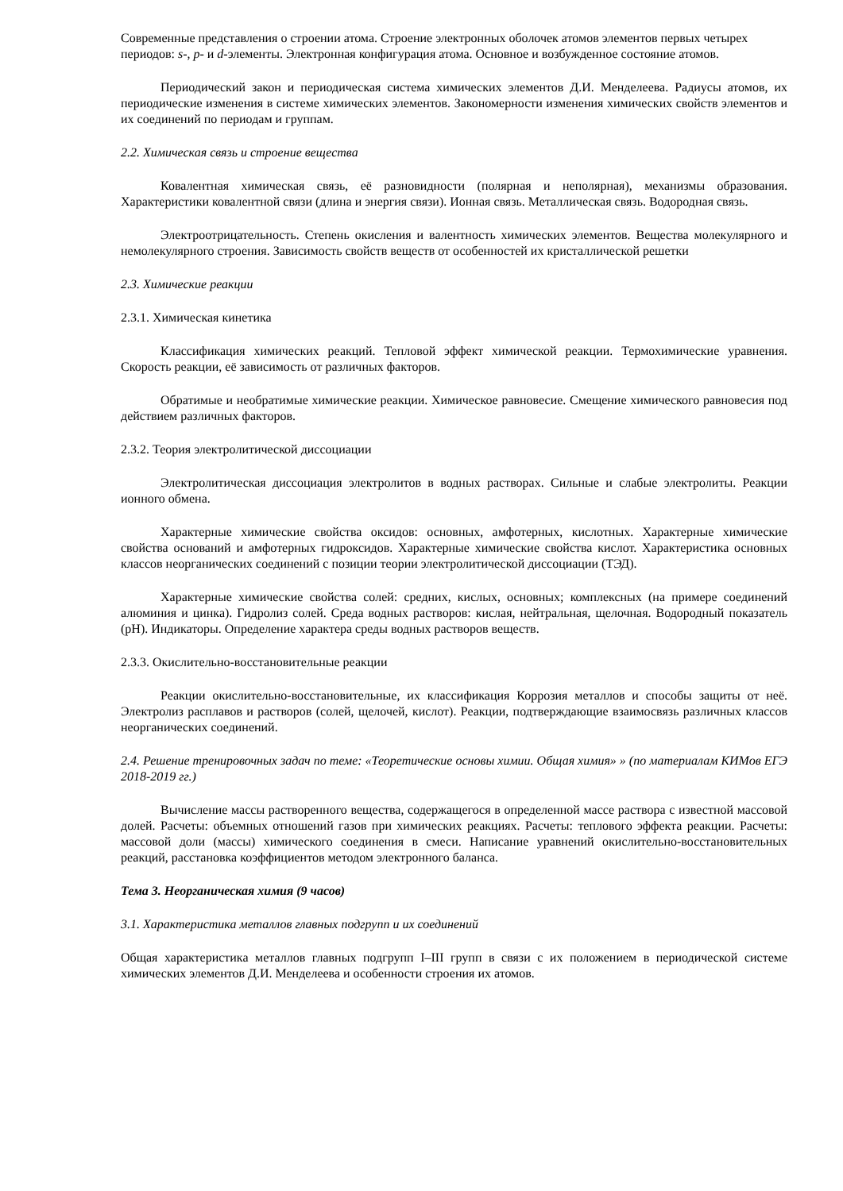Современные представления о строении атома. Строение электронных оболочек атомов элементов первых четырех периодов: s-, p- и d-элементы. Электронная конфигурация атома. Основное и возбужденное состояние атомов.
Периодический закон и периодическая система химических элементов Д.И. Менделеева. Радиусы атомов, их периодические изменения в системе химических элементов. Закономерности изменения химических свойств элементов и их соединений по периодам и группам.
2.2. Химическая связь и строение вещества
Ковалентная химическая связь, её разновидности (полярная и неполярная), механизмы образования. Характеристики ковалентной связи (длина и энергия связи). Ионная связь. Металлическая связь. Водородная связь.
Электроотрицательность. Степень окисления и валентность химических элементов. Вещества молекулярного и немолекулярного строения. Зависимость свойств веществ от особенностей их кристаллической решетки
2.3. Химические реакции
2.3.1. Химическая кинетика
Классификация химических реакций. Тепловой эффект химической реакции. Термохимические уравнения. Скорость реакции, её зависимость от различных факторов.
Обратимые и необратимые химические реакции. Химическое равновесие. Смещение химического равновесия под действием различных факторов.
2.3.2. Теория электролитической диссоциации
Электролитическая диссоциация электролитов в водных растворах. Сильные и слабые электролиты. Реакции ионного обмена.
Характерные химические свойства оксидов: основных, амфотерных, кислотных. Характерные химические свойства оснований и амфотерных гидроксидов. Характерные химические свойства кислот. Характеристика основных классов неорганических соединений с позиции теории электролитической диссоциации (ТЭД).
Характерные химические свойства солей: средних, кислых, основных; комплексных (на примере соединений алюминия и цинка). Гидролиз солей. Среда водных растворов: кислая, нейтральная, щелочная. Водородный показатель (pH). Индикаторы. Определение характера среды водных растворов веществ.
2.3.3. Окислительно-восстановительные реакции
Реакции окислительно-восстановительные, их классификация Коррозия металлов и способы защиты от неё. Электролиз расплавов и растворов (солей, щелочей, кислот). Реакции, подтверждающие взаимосвязь различных классов неорганических соединений.
2.4. Решение тренировочных задач по теме: «Теоретические основы химии. Общая химия» » (по материалам КИМов ЕГЭ 2018-2019 гг.)
Вычисление массы растворенного вещества, содержащегося в определенной массе раствора с известной массовой долей. Расчеты: объемных отношений газов при химических реакциях. Расчеты: теплового эффекта реакции. Расчеты: массовой доли (массы) химического соединения в смеси. Написание уравнений окислительно-восстановительных реакций, расстановка коэффициентов методом электронного баланса.
Тема 3. Неорганическая химия (9 часов)
3.1. Характеристика металлов главных подгрупп и их соединений
Общая характеристика металлов главных подгрупп I–III групп в связи с их положением в периодической системе химических элементов Д.И. Менделеева и особенности строения их атомов.